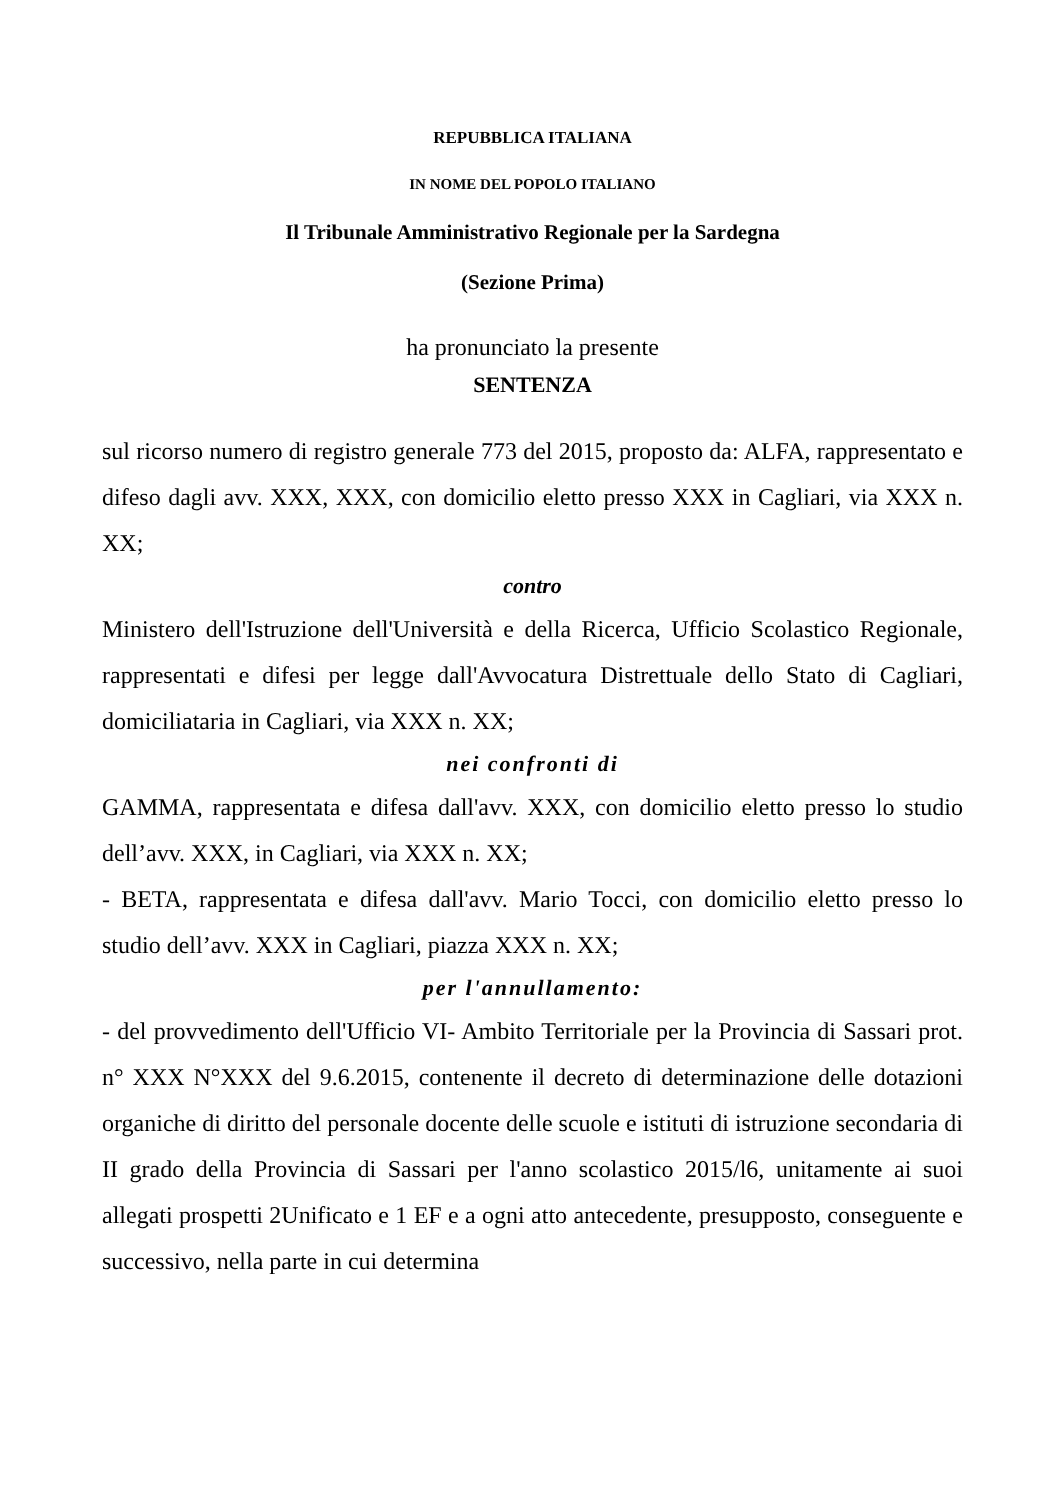REPUBBLICA ITALIANA
IN NOME DEL POPOLO ITALIANO
Il Tribunale Amministrativo Regionale per la Sardegna
(Sezione Prima)
ha pronunciato la presente
SENTENZA
sul ricorso numero di registro generale 773 del 2015, proposto da: ALFA, rappresentato e difeso dagli avv. XXX, XXX, con domicilio eletto presso XXX in Cagliari, via XXX n. XX;
contro
Ministero dell'Istruzione dell'Università e della Ricerca, Ufficio Scolastico Regionale, rappresentati e difesi per legge dall'Avvocatura Distrettuale dello Stato di Cagliari, domiciliataria in Cagliari, via XXX n. XX;
nei confronti di
GAMMA, rappresentata e difesa dall'avv. XXX, con domicilio eletto presso lo studio dell’avv. XXX, in Cagliari, via XXX n. XX;
- BETA, rappresentata e difesa dall'avv. Mario Tocci, con domicilio eletto presso lo studio dell’avv. XXX in Cagliari, piazza XXX n. XX;
per l'annullamento:
- del provvedimento dell'Ufficio VI- Ambito Territoriale per la Provincia di Sassari prot. n° XXX N°XXX del 9.6.2015, contenente il decreto di determinazione delle dotazioni organiche di diritto del personale docente delle scuole e istituti di istruzione secondaria di II grado della Provincia di Sassari per l'anno scolastico 2015/l6, unitamente ai suoi allegati prospetti 2Unificato e 1 EF e a ogni atto antecedente, presupposto, conseguente e successivo, nella parte in cui determina